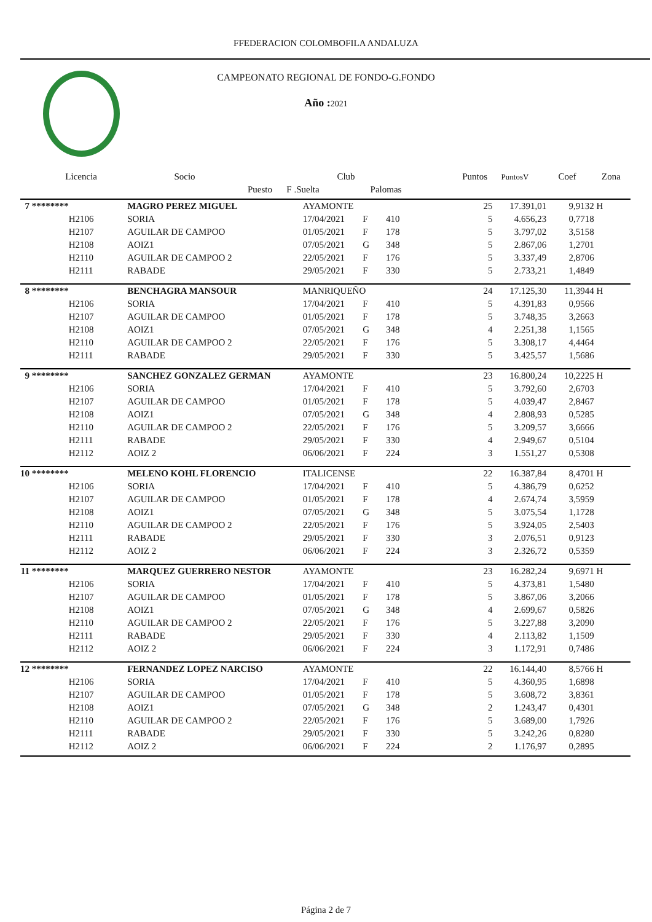FFEDERACION COLOMBOFILA ANDALUZA
CAMPEONATO REGIONAL DE FONDO-G.FONDO
Año : 2021
| Licencia | Socio | | Club | | Puntos | PuntosV | Coef | Zona |
| --- | --- | --- | --- | --- | --- | --- | --- | --- |
| | Puesto | F .Suelta | | Palomas | | | | |
| 7 ******** | | MAGRO PEREZ MIGUEL | AYAMONTE | | | 25 | 17.391,01 | 9,9132 | H |
| | H2106 | SORIA | 17/04/2021 | F | 410 | 5 | 4.656,23 | 0,7718 | |
| | H2107 | AGUILAR DE CAMPOO | 01/05/2021 | F | 178 | 5 | 3.797,02 | 3,5158 | |
| | H2108 | AOIZ1 | 07/05/2021 | G | 348 | 5 | 2.867,06 | 1,2701 | |
| | H2110 | AGUILAR DE CAMPOO 2 | 22/05/2021 | F | 176 | 5 | 3.337,49 | 2,8706 | |
| | H2111 | RABADE | 29/05/2021 | F | 330 | 5 | 2.733,21 | 1,4849 | |
| 8 ******** | | BENCHAGRA MANSOUR | MANRIQUEÑO | | | 24 | 17.125,30 | 11,3944 | H |
| | H2106 | SORIA | 17/04/2021 | F | 410 | 5 | 4.391,83 | 0,9566 | |
| | H2107 | AGUILAR DE CAMPOO | 01/05/2021 | F | 178 | 5 | 3.748,35 | 3,2663 | |
| | H2108 | AOIZ1 | 07/05/2021 | G | 348 | 4 | 2.251,38 | 1,1565 | |
| | H2110 | AGUILAR DE CAMPOO 2 | 22/05/2021 | F | 176 | 5 | 3.308,17 | 4,4464 | |
| | H2111 | RABADE | 29/05/2021 | F | 330 | 5 | 3.425,57 | 1,5686 | |
| 9 ******** | | SANCHEZ GONZALEZ GERMAN | AYAMONTE | | | 23 | 16.800,24 | 10,2225 | H |
| | H2106 | SORIA | 17/04/2021 | F | 410 | 5 | 3.792,60 | 2,6703 | |
| | H2107 | AGUILAR DE CAMPOO | 01/05/2021 | F | 178 | 5 | 4.039,47 | 2,8467 | |
| | H2108 | AOIZ1 | 07/05/2021 | G | 348 | 4 | 2.808,93 | 0,5285 | |
| | H2110 | AGUILAR DE CAMPOO 2 | 22/05/2021 | F | 176 | 5 | 3.209,57 | 3,6666 | |
| | H2111 | RABADE | 29/05/2021 | F | 330 | 4 | 2.949,67 | 0,5104 | |
| | H2112 | AOIZ 2 | 06/06/2021 | F | 224 | 3 | 1.551,27 | 0,5308 | |
| 10 ******** | | MELENO KOHL FLORENCIO | ITALICENSE | | | 22 | 16.387,84 | 8,4701 | H |
| | H2106 | SORIA | 17/04/2021 | F | 410 | 5 | 4.386,79 | 0,6252 | |
| | H2107 | AGUILAR DE CAMPOO | 01/05/2021 | F | 178 | 4 | 2.674,74 | 3,5959 | |
| | H2108 | AOIZ1 | 07/05/2021 | G | 348 | 5 | 3.075,54 | 1,1728 | |
| | H2110 | AGUILAR DE CAMPOO 2 | 22/05/2021 | F | 176 | 5 | 3.924,05 | 2,5403 | |
| | H2111 | RABADE | 29/05/2021 | F | 330 | 3 | 2.076,51 | 0,9123 | |
| | H2112 | AOIZ 2 | 06/06/2021 | F | 224 | 3 | 2.326,72 | 0,5359 | |
| 11 ******** | | MARQUEZ GUERRERO NESTOR | AYAMONTE | | | 23 | 16.282,24 | 9,6971 | H |
| | H2106 | SORIA | 17/04/2021 | F | 410 | 5 | 4.373,81 | 1,5480 | |
| | H2107 | AGUILAR DE CAMPOO | 01/05/2021 | F | 178 | 5 | 3.867,06 | 3,2066 | |
| | H2108 | AOIZ1 | 07/05/2021 | G | 348 | 4 | 2.699,67 | 0,5826 | |
| | H2110 | AGUILAR DE CAMPOO 2 | 22/05/2021 | F | 176 | 5 | 3.227,88 | 3,2090 | |
| | H2111 | RABADE | 29/05/2021 | F | 330 | 4 | 2.113,82 | 1,1509 | |
| | H2112 | AOIZ 2 | 06/06/2021 | F | 224 | 3 | 1.172,91 | 0,7486 | |
| 12 ******** | | FERNANDEZ LOPEZ NARCISO | AYAMONTE | | | 22 | 16.144,40 | 8,5766 | H |
| | H2106 | SORIA | 17/04/2021 | F | 410 | 5 | 4.360,95 | 1,6898 | |
| | H2107 | AGUILAR DE CAMPOO | 01/05/2021 | F | 178 | 5 | 3.608,72 | 3,8361 | |
| | H2108 | AOIZ1 | 07/05/2021 | G | 348 | 2 | 1.243,47 | 0,4301 | |
| | H2110 | AGUILAR DE CAMPOO 2 | 22/05/2021 | F | 176 | 5 | 3.689,00 | 1,7926 | |
| | H2111 | RABADE | 29/05/2021 | F | 330 | 5 | 3.242,26 | 0,8280 | |
| | H2112 | AOIZ 2 | 06/06/2021 | F | 224 | 2 | 1.176,97 | 0,2895 | |
Página 2 de 7